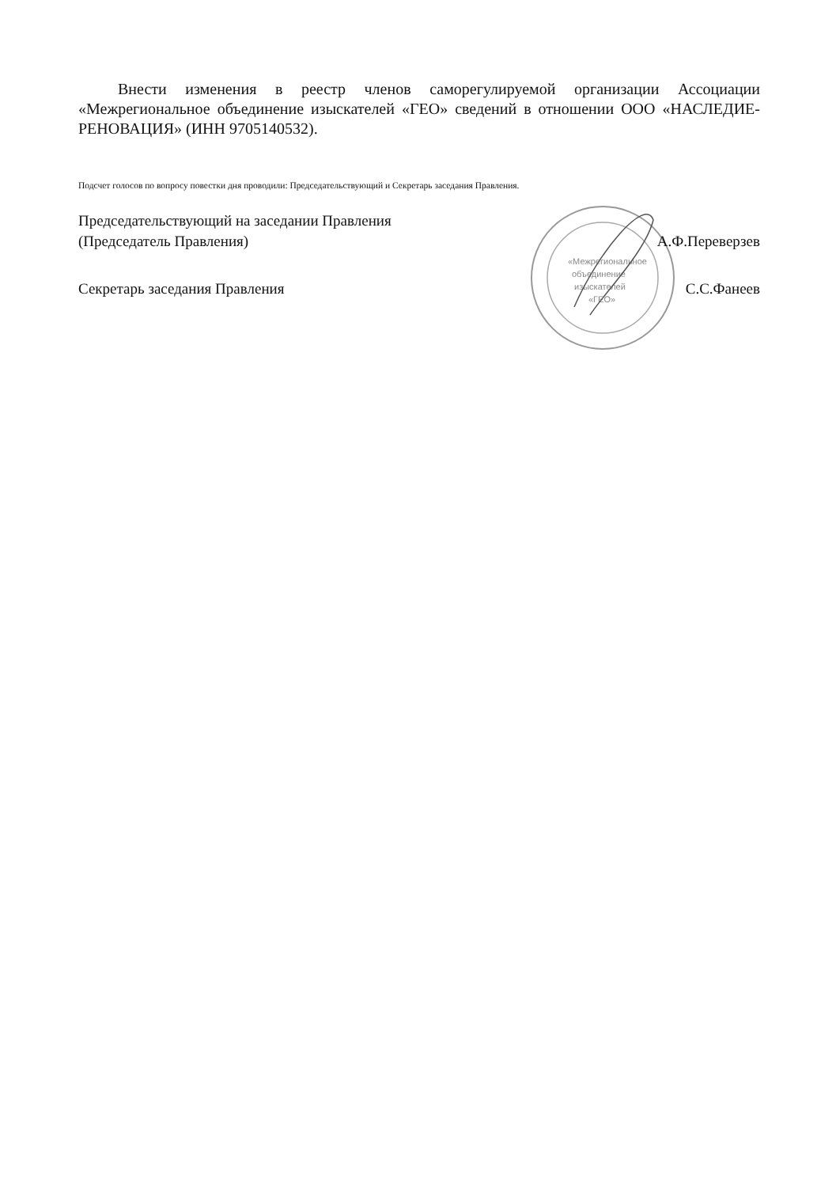Внести изменения в реестр членов саморегулируемой организации Ассоциации «Межрегиональное объединение изыскателей «ГЕО» сведений в отношении ООО «НАСЛЕДИЕ-РЕНОВАЦИЯ» (ИНН 9705140532).
Подсчет голосов по вопросу повестки дня проводили: Председательствующий и Секретарь заседания Правления.
«Межрегиональное
объединение
изыскателей
«ГЕО»
Председательствующий на заседании Правления
(Председатель Правления) А.Ф.Переверзев
Секретарь заседания Правления С.С.Фанеев